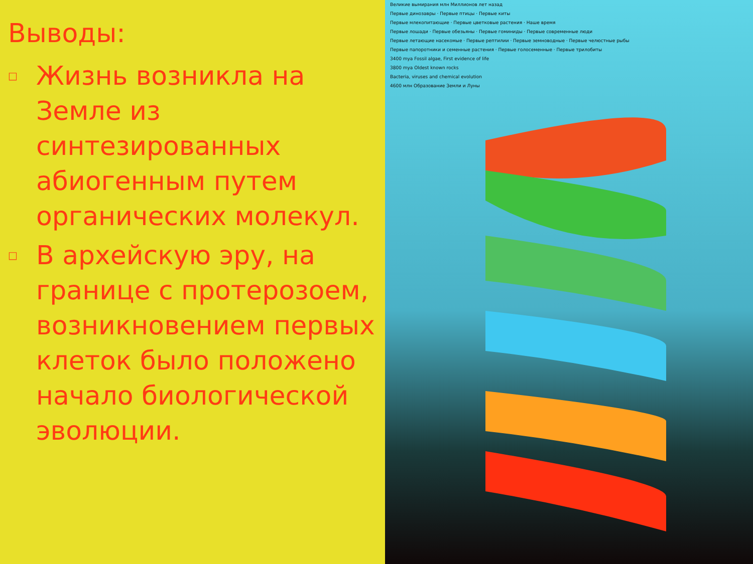Выводы:
□ Жизнь возникла на Земле из синтезированных абиогенным путем органических молекул.
□ В архейскую эру, на границе с протерозоем, возникновением первых клеток было положено начало биологической эволюции.
Великие вымирания млн Миллионов лет назад
Первые динозавры · Первые птицы · Первые киты
Первые млекопитающие · Первые цветковые растения · Наше время
Первые лошади · Первые обезьяны · Первые гоминиды · Первые современные люди
Первые летающие насекомые · Первые рептилии · Первые земноводные · Первые челюстные рыбы
Первые папоротники и семенные растения · Первые голосеменные · Первые трилобиты
3400 mya Fossil algae, First evidence of life
3800 mya Oldest known rocks
Bacteria, viruses and chemical evolution
4600 млн Образование Земли и Луны